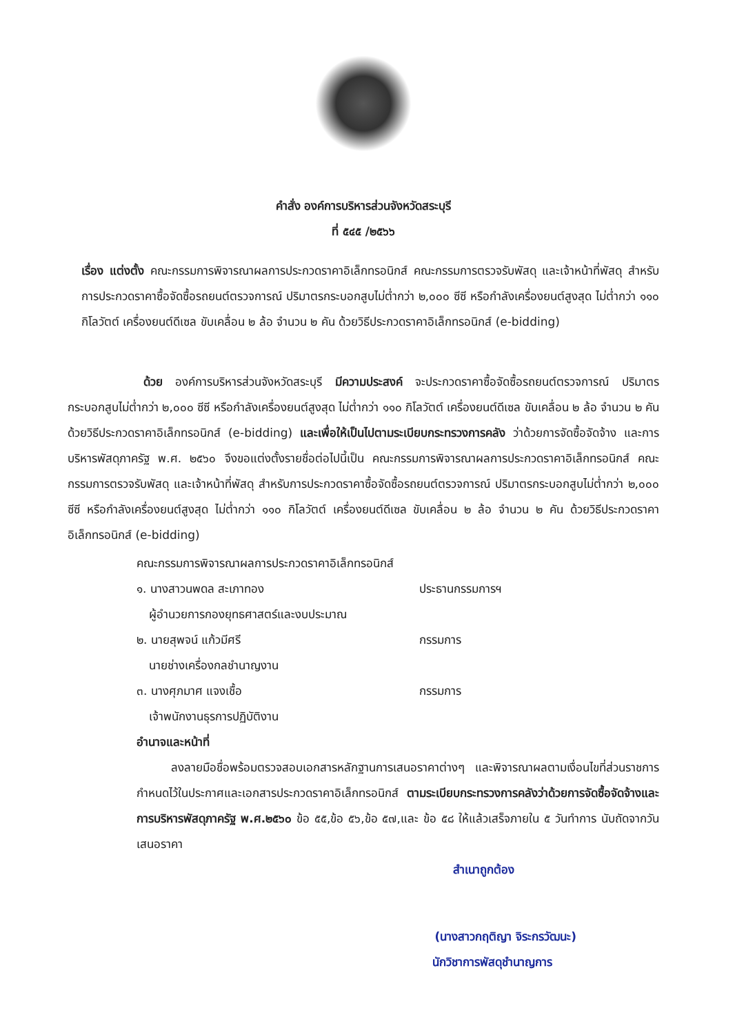คำสั่ง องค์การบริหารส่วนจังหวัดสระบุรี
ที่ ๕๔๕ /๒๕๖๖
เรื่อง แต่งตั้ง คณะกรรมการพิจารณาผลการประกวดราคาอิเล็กทรอนิกส์ คณะกรรมการตรวจรับพัสดุ และเจ้าหน้าที่พัสดุ สำหรับการประกวดราคาซื้อจัดซื้อรถยนต์ตรวจการณ์ ปริมาตรกระบอกสูบไม่ต่ำกว่า ๒,๐๐๐ ซีซี หรือกำลังเครื่องยนต์สูงสุด ไม่ต่ำกว่า ๑๑๐ กิโลวัตต์ เครื่องยนต์ดีเซล ขับเคลื่อน ๒ ล้อ จำนวน ๒ คัน ด้วยวิธีประกวดราคาอิเล็กทรอนิกส์ (e-bidding)
ด้วย องค์การบริหารส่วนจังหวัดสระบุรี มีความประสงค์ จะประกวดราคาซื้อจัดซื้อรถยนต์ตรวจการณ์ ปริมาตรกระบอกสูบไม่ต่ำกว่า ๒,๐๐๐ ซีซี หรือกำลังเครื่องยนต์สูงสุด ไม่ต่ำกว่า ๑๑๐ กิโลวัตต์ เครื่องยนต์ดีเซล ขับเคลื่อน ๒ ล้อ จำนวน ๒ คัน ด้วยวิธีประกวดราคาอิเล็กทรอนิกส์ (e-bidding) และเพื่อให้เป็นไปตามระเบียบกระทรวงการคลัง ว่าด้วยการจัดซื้อจัดจ้าง และการบริหารพัสดุภาครัฐ พ.ศ. ๒๕๖๐ จึงขอแต่งตั้งรายชื่อต่อไปนี้เป็น คณะกรรมการพิจารณาผลการประกวดราคาอิเล็กทรอนิกส์ คณะกรรมการตรวจรับพัสดุ และเจ้าหน้าที่พัสดุ สำหรับการประกวดราคาซื้อจัดซื้อรถยนต์ตรวจการณ์ ปริมาตรกระบอกสูบไม่ต่ำกว่า ๒,๐๐๐ ซีซี หรือกำลังเครื่องยนต์สูงสุด ไม่ต่ำกว่า ๑๑๐ กิโลวัตต์ เครื่องยนต์ดีเซล ขับเคลื่อน ๒ ล้อ จำนวน ๒ คัน ด้วยวิธีประกวดราคาอิเล็กทรอนิกส์ (e-bidding)
คณะกรรมการพิจารณาผลการประกวดราคาอิเล็กทรอนิกส์
๑. นางสาวนพดล สะเภาทอง ประธานกรรมการฯ
ผู้อำนวยการกองยุทธศาสตร์และงบประมาณ
๒. นายสุพจน์ แก้วมีศรี กรรมการ
นายช่างเครื่องกลชำนาญงาน
๓. นางศุภมาศ แจงเชื้อ กรรมการ
เจ้าพนักงานธุรการปฏิบัติงาน
อำนาจและหน้าที่
ลงลายมือชื่อพร้อมตรวจสอบเอกสารหลักฐานการเสนอราคาต่างๆ และพิจารณาผลตามเงื่อนไขที่ส่วนราชการกำหนดไว้ในประกาศและเอกสารประกวดราคาอิเล็กทรอนิกส์ ตามระเบียบกระทรวงการคลังว่าด้วยการจัดซื้อจัดจ้างและการบริหารพัสดุภาครัฐ พ.ศ.๒๕๖๐ ข้อ ๕๕,ข้อ ๕๖,ข้อ ๕๗,และ ข้อ ๕๘ ให้แล้วเสร็จภายใน ๕ วันทำการ นับถัดจากวันเสนอราคา
สำเนาถูกต้อง
(นางสาวกฤติญา จิระกรวัฒนะ)
นักวิชาการพัสดุชำนาญการ